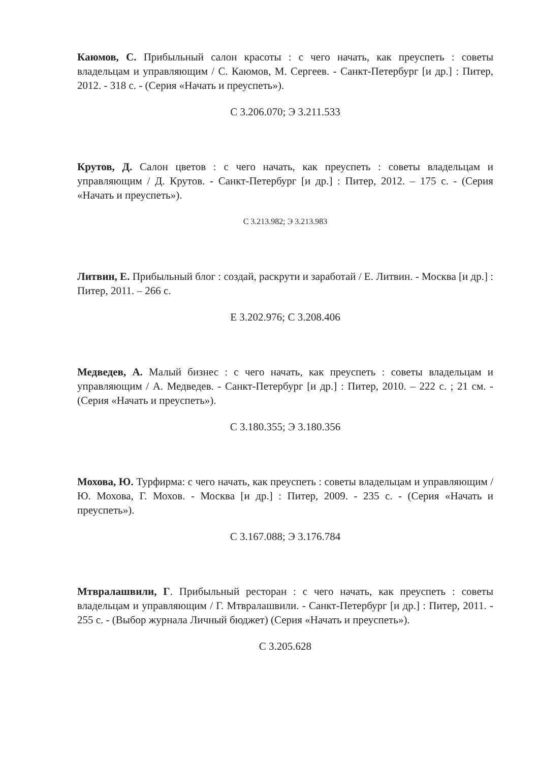Каюмов, С. Прибыльный салон красоты : с чего начать, как преуспеть : советы владельцам и управляющим / С. Каюмов, М. Сергеев. - Санкт-Петербург [и др.] : Питер, 2012. - 318 с. - (Серия «Начать и преуспеть»).
С 3.206.070; Э 3.211.533
Крутов, Д. Салон цветов : с чего начать, как преуспеть : советы владельцам и управляющим / Д. Крутов. - Санкт-Петербург [и др.] : Питер, 2012. – 175 с. - (Серия «Начать и преуспеть»).
С 3.213.982; Э 3.213.983
Литвин, Е. Прибыльный блог : создай, раскрути и заработай / Е. Литвин. - Москва [и др.] : Питер, 2011. – 266 с.
Е 3.202.976; С 3.208.406
Медведев, А. Малый бизнес : с чего начать, как преуспеть : советы владельцам и управляющим / А. Медведев. - Санкт-Петербург [и др.] : Питер, 2010. – 222 с. ; 21 см. - (Серия «Начать и преуспеть»).
С 3.180.355; Э 3.180.356
Мохова, Ю. Турфирма: с чего начать, как преуспеть : советы владельцам и управляющим / Ю. Мохова, Г. Мохов. - Москва [и др.] : Питер, 2009. - 235 с. - (Серия «Начать и преуспеть»).
С 3.167.088; Э 3.176.784
Мтвралашвили, Г. Прибыльный ресторан : с чего начать, как преуспеть : советы владельцам и управляющим / Г. Мтвралашвили. - Санкт-Петербург [и др.] : Питер, 2011. - 255 с. - (Выбор журнала Личный бюджет) (Серия «Начать и преуспеть»).
С 3.205.628